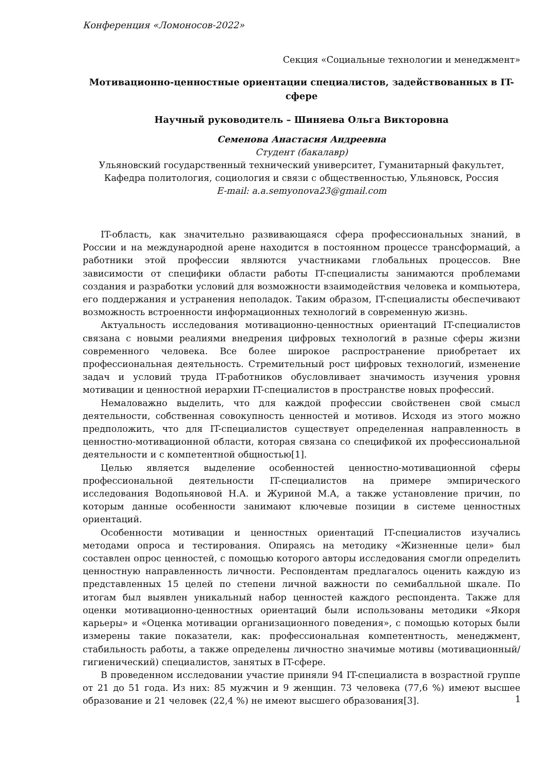Конференция «Ломоносов-2022»
Секция «Социальные технологии и менеджмент»
Мотивационно-ценностные ориентации специалистов, задействованных в IT-сфере
Научный руководитель – Шиняева Ольга Викторовна
Семенова Анастасия Андреевна
Студент (бакалавр)
Ульяновский государственный технический университет, Гуманитарный факультет, Кафедра политология, социология и связи с общественностью, Ульяновск, Россия
E-mail: a.a.semyonova23@gmail.com
IT-область, как значительно развивающаяся сфера профессиональных знаний, в России и на международной арене находится в постоянном процессе трансформаций, а работники этой профессии являются участниками глобальных процессов. Вне зависимости от специфики области работы IT-специалисты занимаются проблемами создания и разработки условий для возможности взаимодействия человека и компьютера, его поддержания и устранения неполадок. Таким образом, IT-специалисты обеспечивают возможность встроенности информационных технологий в современную жизнь.
Актуальность исследования мотивационно-ценностных ориентаций IT-специалистов связана с новыми реалиями внедрения цифровых технологий в разные сферы жизни современного человека. Все более широкое распространение приобретает их профессиональная деятельность. Стремительный рост цифровых технологий, изменение задач и условий труда IT-работников обусловливает значимость изучения уровня мотивации и ценностной иерархии IT-специалистов в пространстве новых профессий.
Немаловажно выделить, что для каждой профессии свойственен свой смысл деятельности, собственная совокупность ценностей и мотивов. Исходя из этого можно предположить, что для IT-специалистов существует определенная направленность в ценностно-мотивационной области, которая связана со спецификой их профессиональной деятельности и с компетентной общностью[1].
Целью является выделение особенностей ценностно-мотивационной сферы профессиональной деятельности IT-специалистов на примере эмпирического исследования Водопьяновой Н.А. и Журиной М.А, а также установление причин, по которым данные особенности занимают ключевые позиции в системе ценностных ориентаций.
Особенности мотивации и ценностных ориентаций IT-специалистов изучались методами опроса и тестирования. Опираясь на методику «Жизненные цели» был составлен опрос ценностей, с помощью которого авторы исследования смогли определить ценностную направленность личности. Респондентам предлагалось оценить каждую из представленных 15 целей по степени личной важности по семибалльной шкале. По итогам был выявлен уникальный набор ценностей каждого респондента. Также для оценки мотивационно-ценностных ориентаций были использованы методики «Якоря карьеры» и «Оценка мотивации организационного поведения», с помощью которых были измерены такие показатели, как: профессиональная компетентность, менеджмент, стабильность работы, а также определены личностно значимые мотивы (мотивационный/гигиенический) специалистов, занятых в IT-сфере.
В проведенном исследовании участие приняли 94 IT-специалиста в возрастной группе от 21 до 51 года. Из них: 85 мужчин и 9 женщин. 73 человека (77,6 %) имеют высшее образование и 21 человек (22,4 %) не имеют высшего образования[3].
1